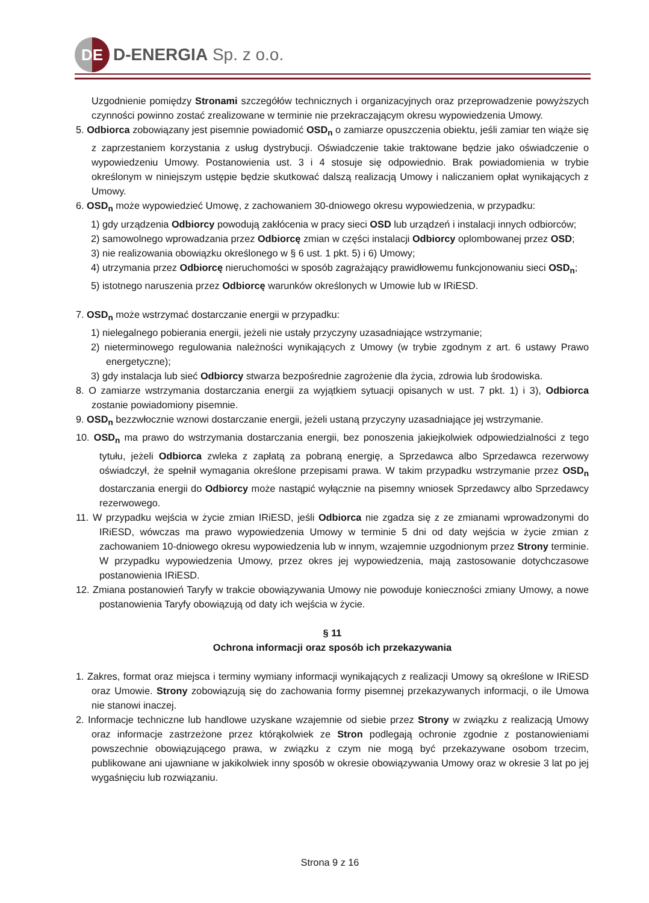DE
D-ENERGIA Sp. z o.o.
Uzgodnienie pomiędzy Stronami szczegółów technicznych i organizacyjnych oraz przeprowadzenie powyższych czynności powinno zostać zrealizowane w terminie nie przekraczającym okresu wypowiedzenia Umowy.
5. Odbiorca zobowiązany jest pisemnie powiadomić OSD<sub>n</sub> o zamiarze opuszczenia obiektu, jeśli zamiar ten wiąże się z zaprzestaniem korzystania z usług dystrybucji. Oświadczenie takie traktowane będzie jako oświadczenie o wypowiedzeniu Umowy. Postanowienia ust. 3 i 4 stosuje się odpowiednio. Brak powiadomienia w trybie określonym w niniejszym ustępie będzie skutkować dalszą realizacją Umowy i naliczaniem opłat wynikających z Umowy.
6. OSD<sub>n</sub> może wypowiedzieć Umowę, z zachowaniem 30-dniowego okresu wypowiedzenia, w przypadku:
1) gdy urządzenia Odbiorcy powodują zakłócenia w pracy sieci OSD lub urządzeń i instalacji innych odbiorców;
2) samowolnego wprowadzania przez Odbiorcę zmian w części instalacji Odbiorcy oplombowanej przez OSD;
3) nie realizowania obowiązku określonego w § 6 ust. 1 pkt. 5) i 6) Umowy;
4) utrzymania przez Odbiorcę nieruchomości w sposób zagrażający prawidłowemu funkcjonowaniu sieci OSD<sub>n</sub>;
5) istotnego naruszenia przez Odbiorcę warunków określonych w Umowie lub w IRiESD.
7. OSD<sub>n</sub> może wstrzymać dostarczanie energii w przypadku:
1) nielegalnego pobierania energii, jeżeli nie ustały przyczyny uzasadniające wstrzymanie;
2) nieterminowego regulowania należności wynikających z Umowy (w trybie zgodnym z art. 6 ustawy Prawo energetyczne);
3) gdy instalacja lub sieć Odbiorcy stwarza bezpośrednie zagrożenie dla życia, zdrowia lub środowiska.
8. O zamiarze wstrzymania dostarczania energii za wyjątkiem sytuacji opisanych w ust. 7 pkt. 1) i 3), Odbiorca zostanie powiadomiony pisemnie.
9. OSD<sub>n</sub> bezzwłocznie wznowi dostarczanie energii, jeżeli ustaną przyczyny uzasadniające jej wstrzymanie.
10. OSD<sub>n</sub> ma prawo do wstrzymania dostarczania energii, bez ponoszenia jakiejkolwiek odpowiedzialności z tego tytułu, jeżeli Odbiorca zwleka z zapłatą za pobraną energię, a Sprzedawca albo Sprzedawca rezerwowy oświadczył, że spełnił wymagania określone przepisami prawa. W takim przypadku wstrzymanie przez OSD<sub>n</sub> dostarczania energii do Odbiorcy może nastąpić wyłącznie na pisemny wniosek Sprzedawcy albo Sprzedawcy rezerwowego.
11. W przypadku wejścia w życie zmian IRiESD, jeśli Odbiorca nie zgadza się z ze zmianami wprowadzonymi do IRiESD, wówczas ma prawo wypowiedzenia Umowy w terminie 5 dni od daty wejścia w życie zmian z zachowaniem 10-dniowego okresu wypowiedzenia lub w innym, wzajemnie uzgodnionym przez Strony terminie. W przypadku wypowiedzenia Umowy, przez okres jej wypowiedzenia, mają zastosowanie dotychczasowe postanowienia IRiESD.
12. Zmiana postanowień Taryfy w trakcie obowiązywania Umowy nie powoduje konieczności zmiany Umowy, a nowe postanowienia Taryfy obowiązują od daty ich wejścia w życie.
§ 11
Ochrona informacji oraz sposób ich przekazywania
1. Zakres, format oraz miejsca i terminy wymiany informacji wynikających z realizacji Umowy są określone w IRiESD oraz Umowie. Strony zobowiązują się do zachowania formy pisemnej przekazywanych informacji, o ile Umowa nie stanowi inaczej.
2. Informacje techniczne lub handlowe uzyskane wzajemnie od siebie przez Strony w związku z realizacją Umowy oraz informacje zastrzeżone przez którąkolwiek ze Stron podlegają ochronie zgodnie z postanowieniami powszechnie obowiązującego prawa, w związku z czym nie mogą być przekazywane osobom trzecim, publikowane ani ujawniane w jakikolwiek inny sposób w okresie obowiązywania Umowy oraz w okresie 3 lat po jej wygaśnięciu lub rozwiązaniu.
Strona 9 z 16